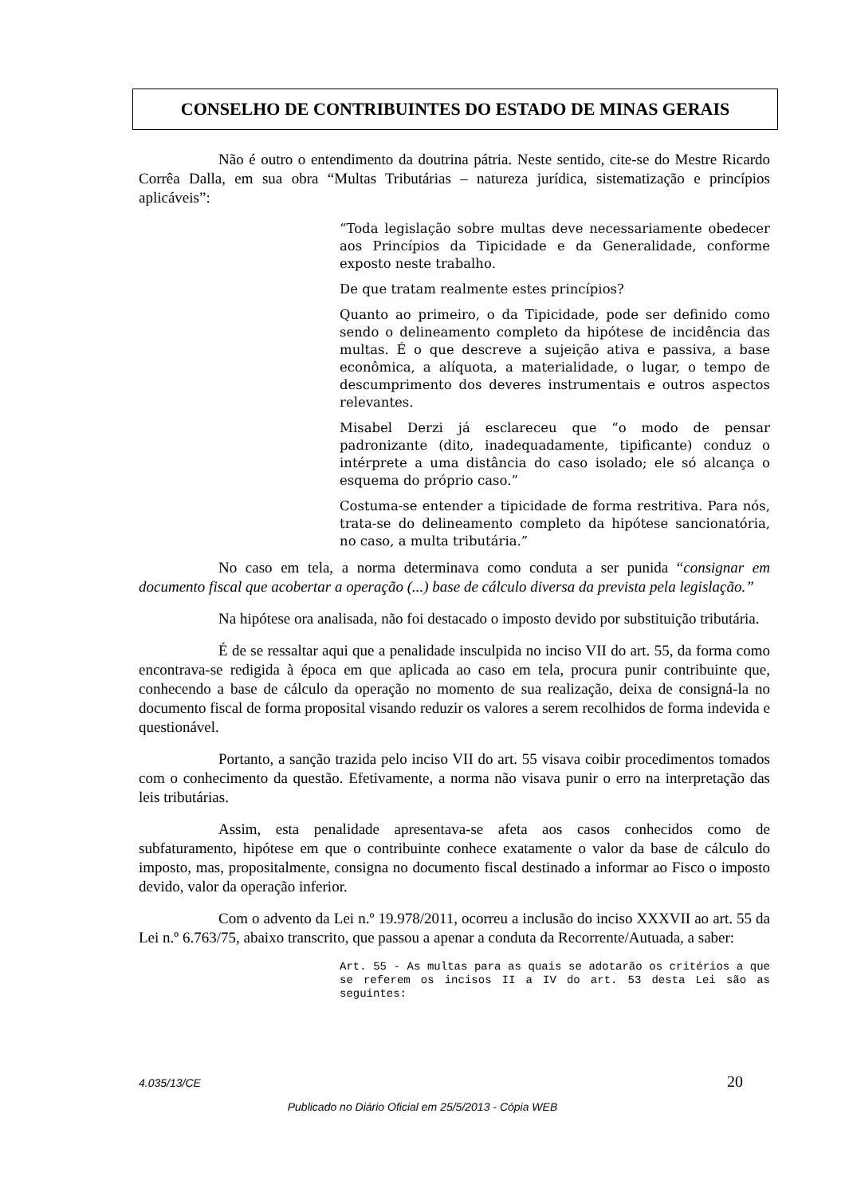CONSELHO DE CONTRIBUINTES DO ESTADO DE MINAS GERAIS
Não é outro o entendimento da doutrina pátria. Neste sentido, cite-se do Mestre Ricardo Corrêa Dalla, em sua obra “Multas Tributárias – natureza jurídica, sistematização e princípios aplicáveis”:
“Toda legislação sobre multas deve necessariamente obedecer aos Princípios da Tipicidade e da Generalidade, conforme exposto neste trabalho.
De que tratam realmente estes princípios?
Quanto ao primeiro, o da Tipicidade, pode ser definido como sendo o delineamento completo da hipótese de incidência das multas. É o que descreve a sujeição ativa e passiva, a base econômica, a alíquota, a materialidade, o lugar, o tempo de descumprimento dos deveres instrumentais e outros aspectos relevantes.
Misabel Derzi já esclareceu que “o modo de pensar padronizante (dito, inadequadamente, tipificante) conduz o intérprete a uma distância do caso isolado; ele só alcança o esquema do próprio caso.”
Costuma-se entender a tipicidade de forma restritiva. Para nós, trata-se do delineamento completo da hipótese sancionatória, no caso, a multa tributária.”
No caso em tela, a norma determinava como conduta a ser punida “consignar em documento fiscal que acobertar a operação (...) base de cálculo diversa da prevista pela legislação.”
Na hipótese ora analisada, não foi destacado o imposto devido por substituição tributária.
É de se ressaltar aqui que a penalidade insculpida no inciso VII do art. 55, da forma como encontrava-se redigida à época em que aplicada ao caso em tela, procura punir contribuinte que, conhecendo a base de cálculo da operação no momento de sua realização, deixa de consigná-la no documento fiscal de forma proposital visando reduzir os valores a serem recolhidos de forma indevida e questionável.
Portanto, a sanção trazida pelo inciso VII do art. 55 visava coibir procedimentos tomados com o conhecimento da questão. Efetivamente, a norma não visava punir o erro na interpretação das leis tributárias.
Assim, esta penalidade apresentava-se afeta aos casos conhecidos como de subfaturamento, hipótese em que o contribuinte conhece exatamente o valor da base de cálculo do imposto, mas, propositalmente, consigna no documento fiscal destinado a informar ao Fisco o imposto devido, valor da operação inferior.
Com o advento da Lei n.º 19.978/2011, ocorreu a inclusão do inciso XXXVII ao art. 55 da Lei n.º 6.763/75, abaixo transcrito, que passou a apenar a conduta da Recorrente/Autuada, a saber:
Art. 55 - As multas para as quais se adotarão os critérios a que se referem os incisos II a IV do art. 53 desta Lei são as seguintes:
4.035/13/CE 20
Publicado no Diário Oficial em 25/5/2013 - Cópia WEB